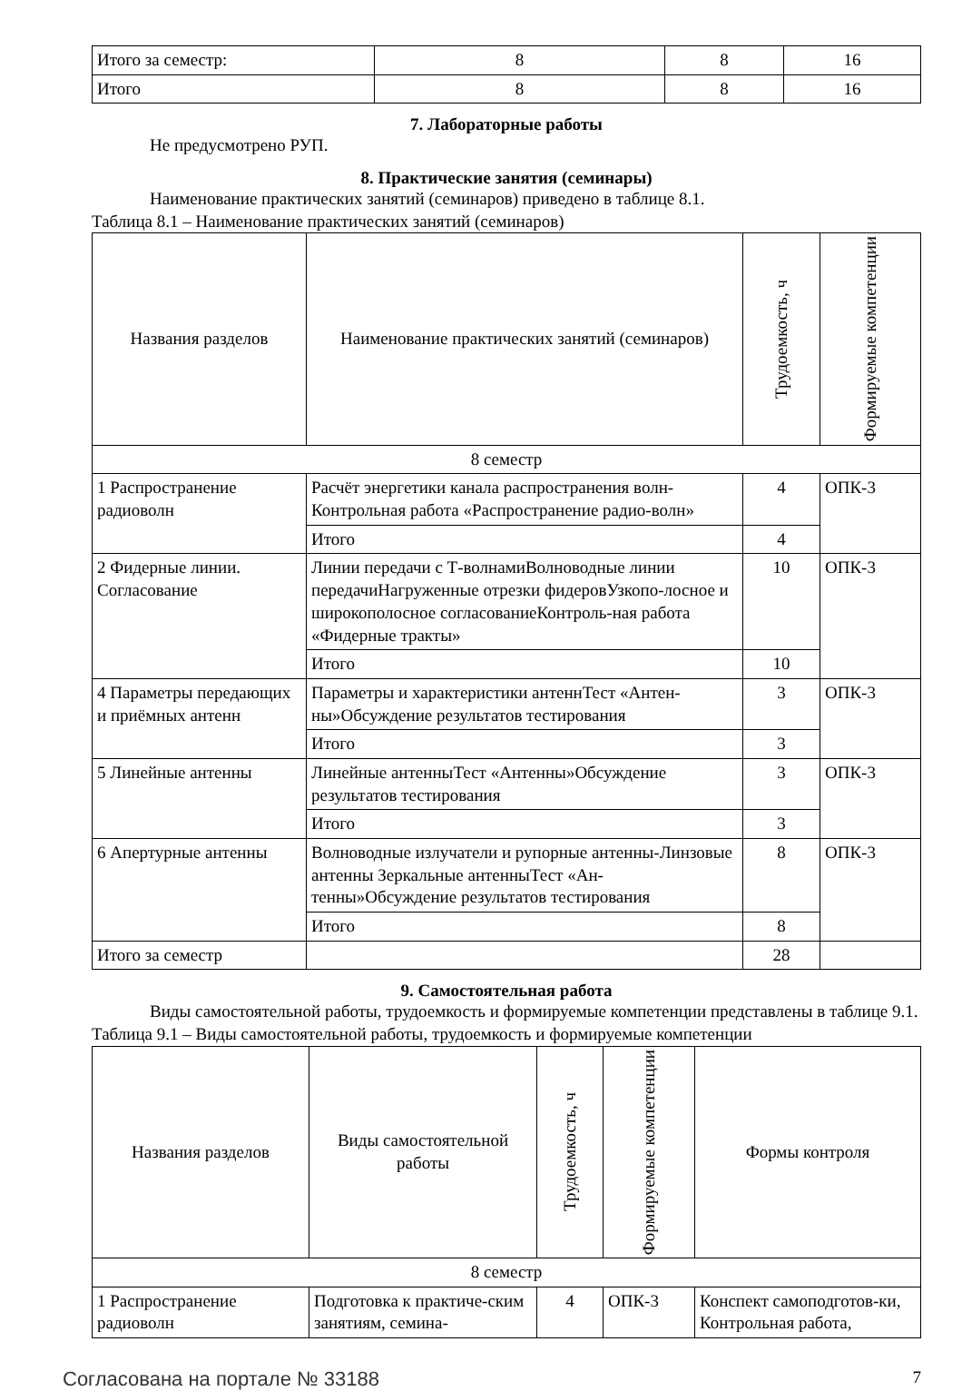| Итого за семестр: | 8 | 8 | 16 |
| Итого | 8 | 8 | 16 |
7. Лабораторные работы
Не предусмотрено РУП.
8. Практические занятия (семинары)
Наименование практических занятий (семинаров) приведено в таблице 8.1.
Таблица 8.1 – Наименование практических занятий (семинаров)
| Названия разделов | Наименование практических занятий (семинаров) | Трудоемкость, ч | Формируемые компетенции |
| --- | --- | --- | --- |
| 8 семестр | | | |
| 1 Распространение радиоволн | Расчёт энергетики канала распространения волн-Контрольная работа «Распространение радио-волн» | 4 | ОПК-3 |
| | Итого | 4 | |
| 2 Фидерные линии. Согласование | Линии передачи с Т-волнамиВолноводные линии передачиНагруженные отрезки фидеровУзкопо-лосное и широкополосное согласованиеКонтроль-ная работа «Фидерные тракты» | 10 | ОПК-3 |
| | Итого | 10 | |
| 4 Параметры передающих и приёмных антенн | Параметры и характеристики антеннТест «Антен-ны»Обсуждение результатов тестирования | 3 | ОПК-3 |
| | Итого | 3 | |
| 5 Линейные антенны | Линейные антенныТест «Антенны»Обсуждение результатов тестирования | 3 | ОПК-3 |
| | Итого | 3 | |
| 6 Апертурные антенны | Волноводные излучатели и рупорные антенны-Линзовые антенны Зеркальные антенныТест «Ан-тенны»Обсуждение результатов тестирования | 8 | ОПК-3 |
| | Итого | 8 | |
| Итого за семестр | | 28 | |
9. Самостоятельная работа
Виды самостоятельной работы, трудоемкость и формируемые компетенции представлены в таблице 9.1.
Таблица 9.1 – Виды самостоятельной работы, трудоемкость и формируемые компетенции
| Названия разделов | Виды самостоятельной работы | Трудоемкость, ч | Формируемые компетенции | Формы контроля |
| --- | --- | --- | --- | --- |
| 8 семестр | | | | |
| 1 Распространение радиоволн | Подготовка к практиче-ским занятиям, семина- | 4 | ОПК-3 | Конспект самоподготов-ки, Контрольная работа, |
Согласована на портале № 33188 7